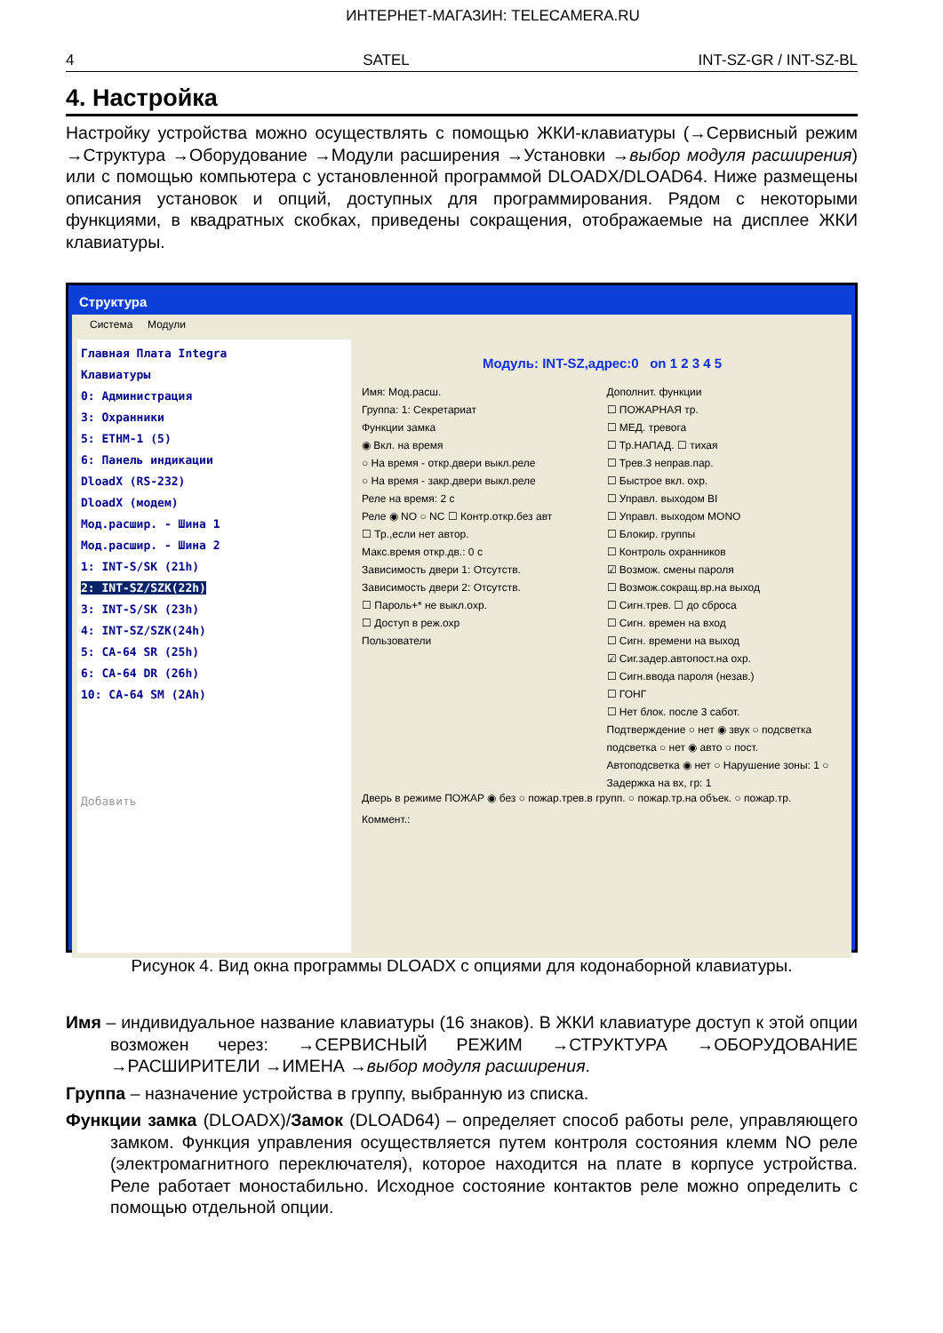ИНТЕРНЕТ-МАГАЗИН: TELECAMERA.RU
4 SATEL INT-SZ-GR / INT-SZ-BL
4. Настройка
Настройку устройства можно осуществлять с помощью ЖКИ-клавиатуры (→Сервисный режим →Структура →Оборудование →Модули расширения →Установки →выбор модуля расширения) или с помощью компьютера с установленной программой DLOADX/DLOAD64. Ниже размещены описания установок и опций, доступных для программирования. Рядом с некоторыми функциями, в квадратных скобках, приведены сокращения, отображаемые на дисплее ЖКИ клавиатуры.
Структура
Система Модули
Главная Плата Integra
Клавиатуры
0: Администрация
3: Охранники
5: ETHM-1 (5)
6: Панель индикации
DloadX (RS-232)
DloadX (модем)
Мод.расшир. - Шина 1
Мод.расшир. - Шина 2
1: INT-S/SK (21h)
2: INT-SZ/SZK(22h)
3: INT-S/SK (23h)
4: INT-SZ/SZK(24h)
5: CA-64 SR (25h)
6: CA-64 DR (26h)
10: CA-64 SM (2Ah)
Добавить
Модуль: INT-SZ,адрес:0 on 1 2 3 4 5
Имя: Мод.расш.
Группа: 1: Секретариат
Функции замка
◉ Вкл. на время
○ На время - откр.двери выкл.реле
○ На время - закр.двери выкл.реле
Реле на время: 2 с
Реле ◉ NO ○ NC ☐ Контр.откр.без авт
☐ Тр.,если нет автор.
Макс.время откр.дв.: 0 с
Зависимость двери 1: Отсутств.
Зависимость двери 2: Отсутств.
☐ Пароль+* не выкл.охр.
☐ Доступ в реж.охр
Пользователи
Дополнит. функции
☐ ПОЖАРНАЯ тр.
☐ МЕД. тревога
☐ Тр.НАПАД. ☐ тихая
☐ Трев.3 неправ.пар.
☐ Быстрое вкл. охр.
☐ Управл. выходом BI
☐ Управл. выходом MONO
☐ Блокир. группы
☐ Контроль охранников
☑ Возмож. смены пароля
☐ Возмож.сокращ.вр.на выход
☐ Сигн.трев. ☐ до сброса
☐ Сигн. времен на вход
☐ Сигн. времени на выход
☑ Сиг.задер.автопост.на охр.
☐ Сигн.ввода пароля (незав.)
☐ ГОНГ
☐ Нет блок. после 3 сабот.
Подтверждение ○ нет ◉ звук ○ подсветка
подсветка ○ нет ◉ авто ○ пост.
Автоподсветка ◉ нет ○ Нарушение зоны: 1 ○ Задержка на вх, гр: 1
Дверь в режиме ПОЖАР ◉ без ○ пожар.трев.в групп. ○ пожар.тр.на объек. ○ пожар.тр.
Коммент.:
Рисунок 4. Вид окна программы DLOADX с опциями для кодонаборной клавиатуры.
Имя – индивидуальное название клавиатуры (16 знаков). В ЖКИ клавиатуре доступ к этой опции возможен через: →СЕРВИСНЫЙ РЕЖИМ →СТРУКТУРА →ОБОРУДОВАНИЕ →РАСШИРИТЕЛИ →ИМЕНА →выбор модуля расширения.
Группа – назначение устройства в группу, выбранную из списка.
Функции замка (DLOADX)/Замок (DLOAD64) – определяет способ работы реле, управляющего замком. Функция управления осуществляется путем контроля состояния клемм NO реле (электромагнитного переключателя), которое находится на плате в корпусе устройства. Реле работает моностабильно. Исходное состояние контактов реле можно определить с помощью отдельной опции.